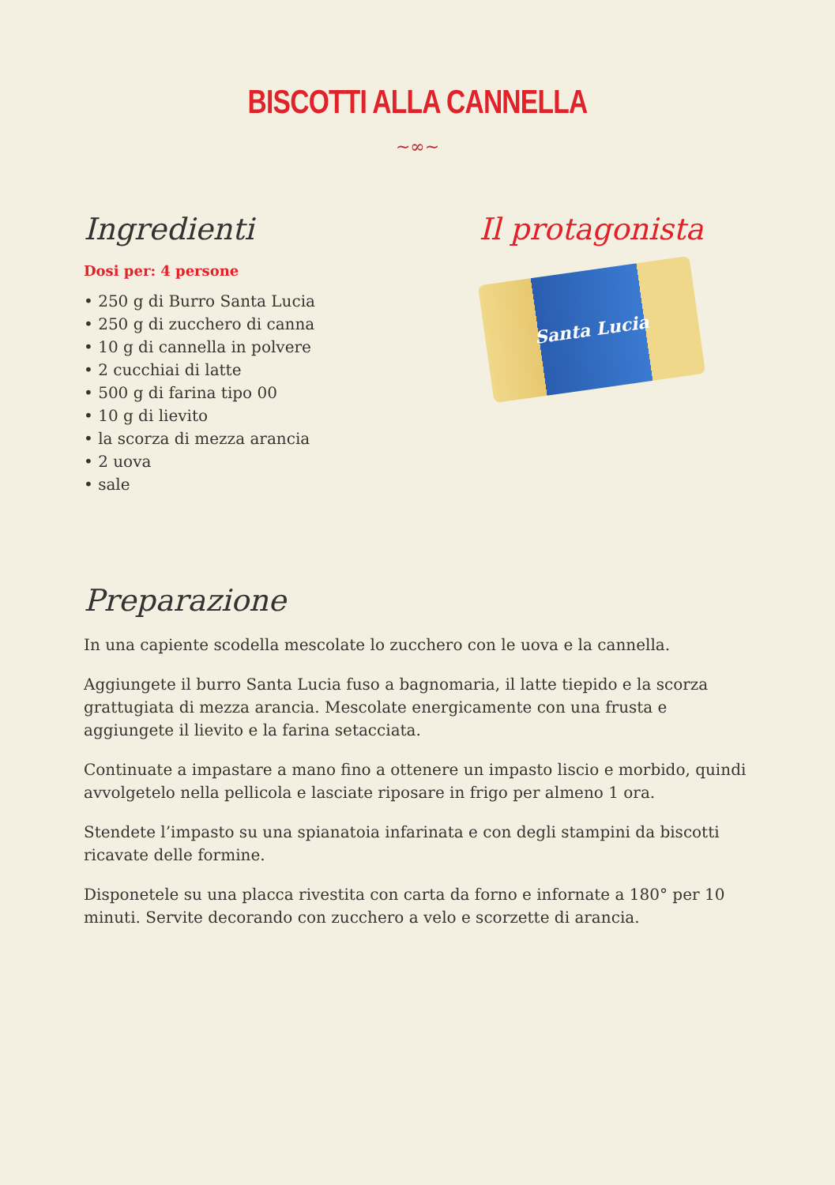BISCOTTI ALLA CANNELLA
~∞~
Ingredienti
Dosi per: 4 persone
• 250 g di Burro Santa Lucia
• 250 g di zucchero di canna
• 10 g di cannella in polvere
• 2 cucchiai di latte
• 500 g di farina tipo 00
• 10 g di lievito
• la scorza di mezza arancia
• 2 uova
• sale
Il protagonista
Santa Lucia
Preparazione
In una capiente scodella mescolate lo zucchero con le uova e la cannella.
Aggiungete il burro Santa Lucia fuso a bagnomaria, il latte tiepido e la scorza grattugiata di mezza arancia. Mescolate energicamente con una frusta e aggiungete il lievito e la farina setacciata.
Continuate a impastare a mano fino a ottenere un impasto liscio e morbido, quindi avvolgetelo nella pellicola e lasciate riposare in frigo per almeno 1 ora.
Stendete l’impasto su una spianatoia infarinata e con degli stampini da biscotti ricavate delle formine.
Disponetele su una placca rivestita con carta da forno e infornate a 180° per 10 minuti. Servite decorando con zucchero a velo e scorzette di arancia.